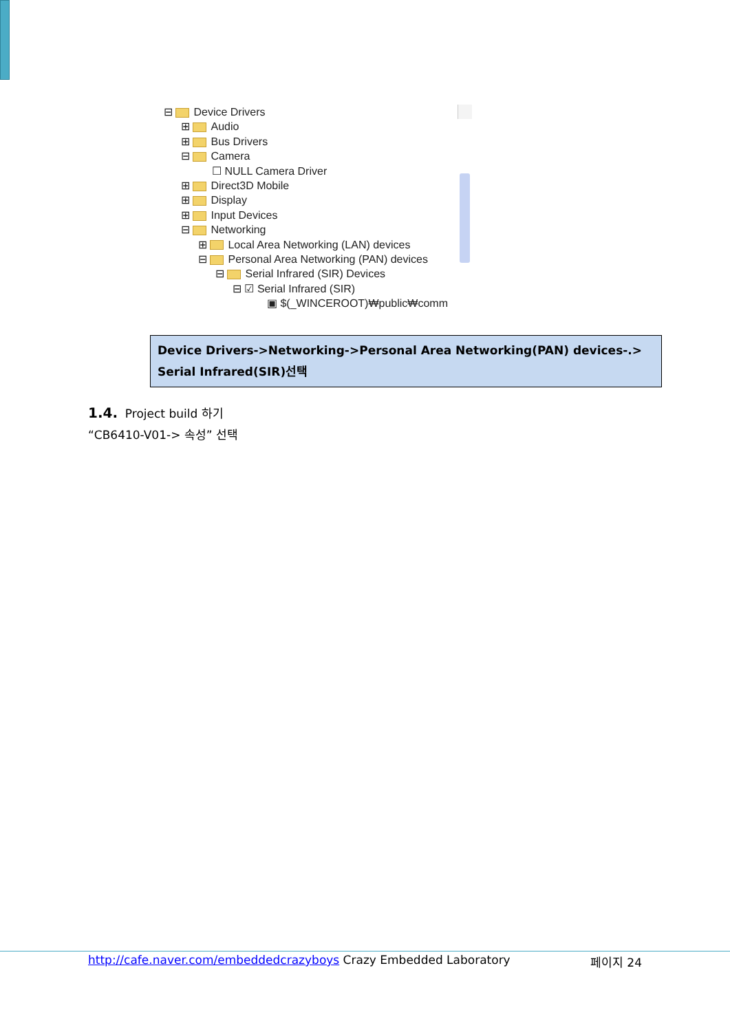⊟ Device Drivers
⊞ Audio
⊞ Bus Drivers
⊟ Camera
☐ NULL Camera Driver
⊞ Direct3D Mobile
⊞ Display
⊞ Input Devices
⊟ Networking
⊞ Local Area Networking (LAN) devices
⊟ Personal Area Networking (PAN) devices
⊟ Serial Infrared (SIR) Devices
⊟ ☑ Serial Infrared (SIR)
▣ $(_WINCEROOT)₩public₩comm
Device Drivers->Networking->Personal Area Networking(PAN) devices-.>
Serial Infrared(SIR)선택
1.4. Project build 하기
“CB6410-V01-> 속성” 선택
http://cafe.naver.com/embeddedcrazyboys Crazy Embedded Laboratory 페이지 24